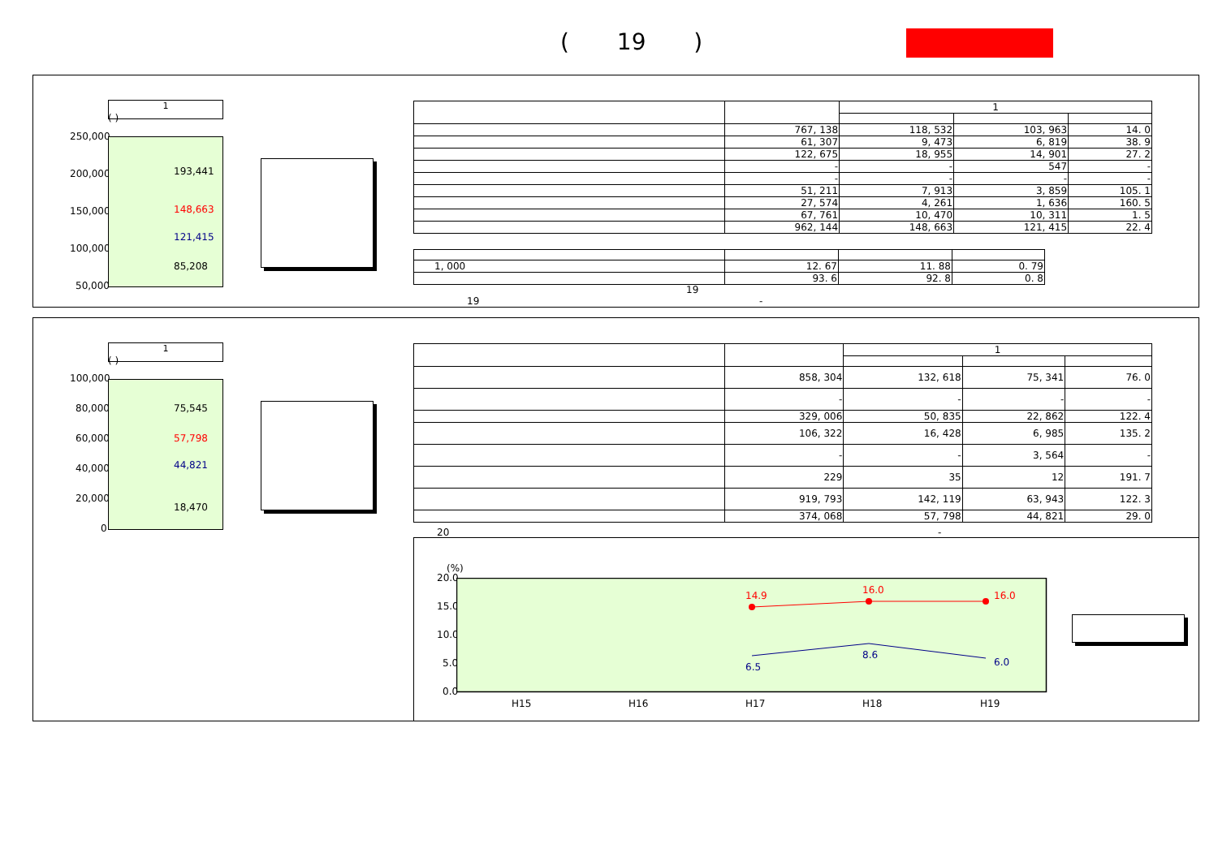( 19 )
( )
1
250,000
200,000
150,000
100,000
50,000
193,441
148,663
121,415
85,208
| | | 1 | | |
| | 767, 138 | 118, 532 | 103, 963 | 14. 0 |
| | 61, 307 | 9, 473 | 6, 819 | 38. 9 |
| | 122, 675 | 18, 955 | 14, 901 | 27. 2 |
| | - | - | 547 | - |
| | - | - | - | - |
| | 51, 211 | 7, 913 | 3, 859 | 105. 1 |
| | 27, 574 | 4, 261 | 1, 636 | 160. 5 |
| | 67, 761 | 10, 470 | 10, 311 | 1. 5 |
| | 962, 144 | 148, 663 | 121, 415 | 22. 4 |
| 1, 000 | 12. 67 | 11. 88 | 0. 79 |
| | 93. 6 | 92. 8 | 0. 8 |
19
19 -
1
( )
100,000
80,000
60,000
40,000
20,000
0
75,545
57,798
44,821
18,470
| | | 1 | | |
| | 858, 304 | 132, 618 | 75, 341 | 76. 0 |
| | - | - | - | - |
| | 329, 006 | 50, 835 | 22, 862 | 122. 4 |
| | 106, 322 | 16, 428 | 6, 985 | 135. 2 |
| | - | - | 3, 564 | - |
| | 229 | 35 | 12 | 191. 7 |
| | 919, 793 | 142, 119 | 63, 943 | 122. 3 |
| | 374, 068 | 57, 798 | 44, 821 | 29. 0 |
20 -
(%)
20.0
15.0
10.0
5.0
0.0
14.9
16.0
16.0
6.5
8.6
6.0
H15 H16 H17 H18 H19